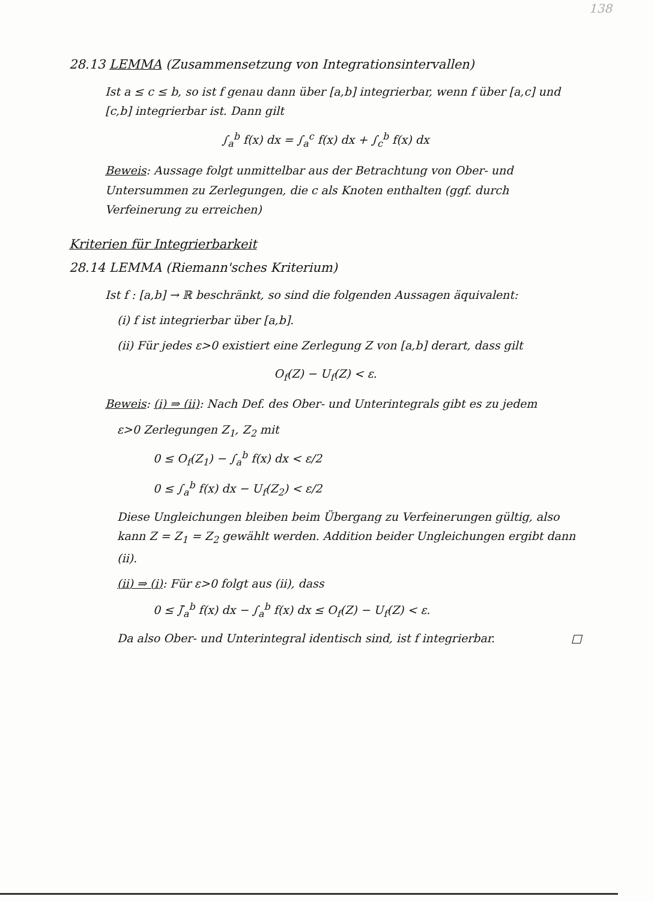138
28.13 LEMMA (Zusammensetzung von Integrationsintervallen)
Ist a ≤ c ≤ b, so ist f genau dann über [a,b] integrierbar, wenn f über [a,c] und [c,b] integrierbar ist. Dann gilt
∫<sub>a</sub><sup>b</sup> f(x) dx = ∫<sub>a</sub><sup>c</sup> f(x) dx + ∫<sub>c</sub><sup>b</sup> f(x) dx
Beweis: Aussage folgt unmittelbar aus der Betrachtung von Ober- und Untersummen zu Zerlegungen, die c als Knoten enthalten (ggf. durch Verfeinerung zu erreichen)
Kriterien für Integrierbarkeit
28.14 LEMMA (Riemann'sches Kriterium)
Ist f : [a,b] → ℝ beschränkt, so sind die folgenden Aussagen äquivalent:
(i) f ist integrierbar über [a,b].
(ii) Für jedes ε>0 existiert eine Zerlegung Z von [a,b] derart, dass gilt
O<sub>f</sub>(Z) − U<sub>f</sub>(Z) < ε.
Beweis: (i) ⇒ (ii): Nach Def. des Ober- und Unterintegrals gibt es zu jedem
ε>0 Zerlegungen Z<sub>1</sub>, Z<sub>2</sub> mit
0 ≤ O<sub>f</sub>(Z<sub>1</sub>) − ∫<sub>a</sub><sup>b</sup> f(x) dx < ε/2
0 ≤ ∫<sub>a</sub><sup>b</sup> f(x) dx − U<sub>f</sub>(Z<sub>2</sub>) < ε/2
Diese Ungleichungen bleiben beim Übergang zu Verfeinerungen gültig, also kann Z = Z<sub>1</sub> = Z<sub>2</sub> gewählt werden. Addition beider Ungleichungen ergibt dann (ii).
(ii) ⇒ (i): Für ε>0 folgt aus (ii), dass
0 ≤ ∫̄<sub>a</sub><sup>b</sup> f(x) dx − ∫<sub>a</sub><sup>b</sup> f(x) dx ≤ O<sub>f</sub>(Z) − U<sub>f</sub>(Z) < ε.
Da also Ober- und Unterintegral identisch sind, ist f integrierbar. □